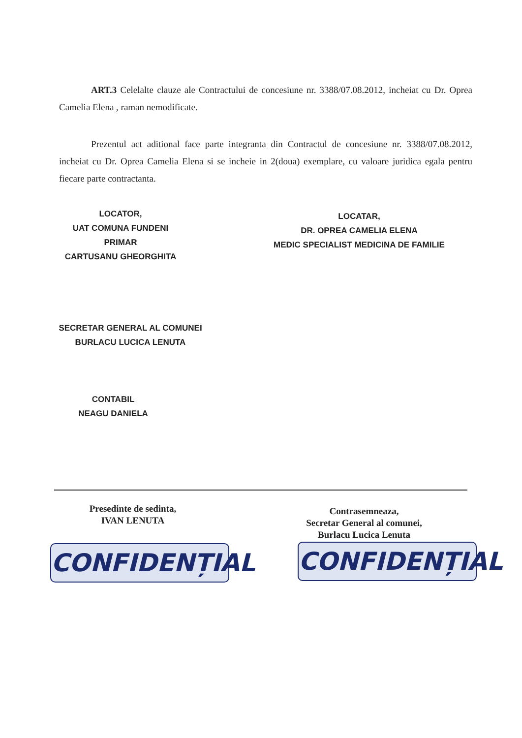ART.3 Celelalte clauze ale Contractului de concesiune nr. 3388/07.08.2012, incheiat cu Dr. Oprea Camelia Elena , raman nemodificate.
Prezentul act aditional face parte integranta din Contractul de concesiune nr. 3388/07.08.2012, incheiat cu Dr. Oprea Camelia Elena si se incheie in 2(doua) exemplare, cu valoare juridica egala pentru fiecare parte contractanta.
LOCATOR,
UAT COMUNA FUNDENI
PRIMAR
CARTUSANU GHEORGHITA
LOCATAR,
DR. OPREA CAMELIA ELENA
MEDIC SPECIALIST MEDICINA DE FAMILIE
SECRETAR GENERAL AL COMUNEI
BURLACU LUCICA LENUTA
CONTABIL
NEAGU DANIELA
Presedinte de sedinta,
IVAN LENUTA
Contrasemneaza,
Secretar General al comunei,
Burlacu Lucica Lenuta
CONFIDENȚIAL CONFIDENȚIAL